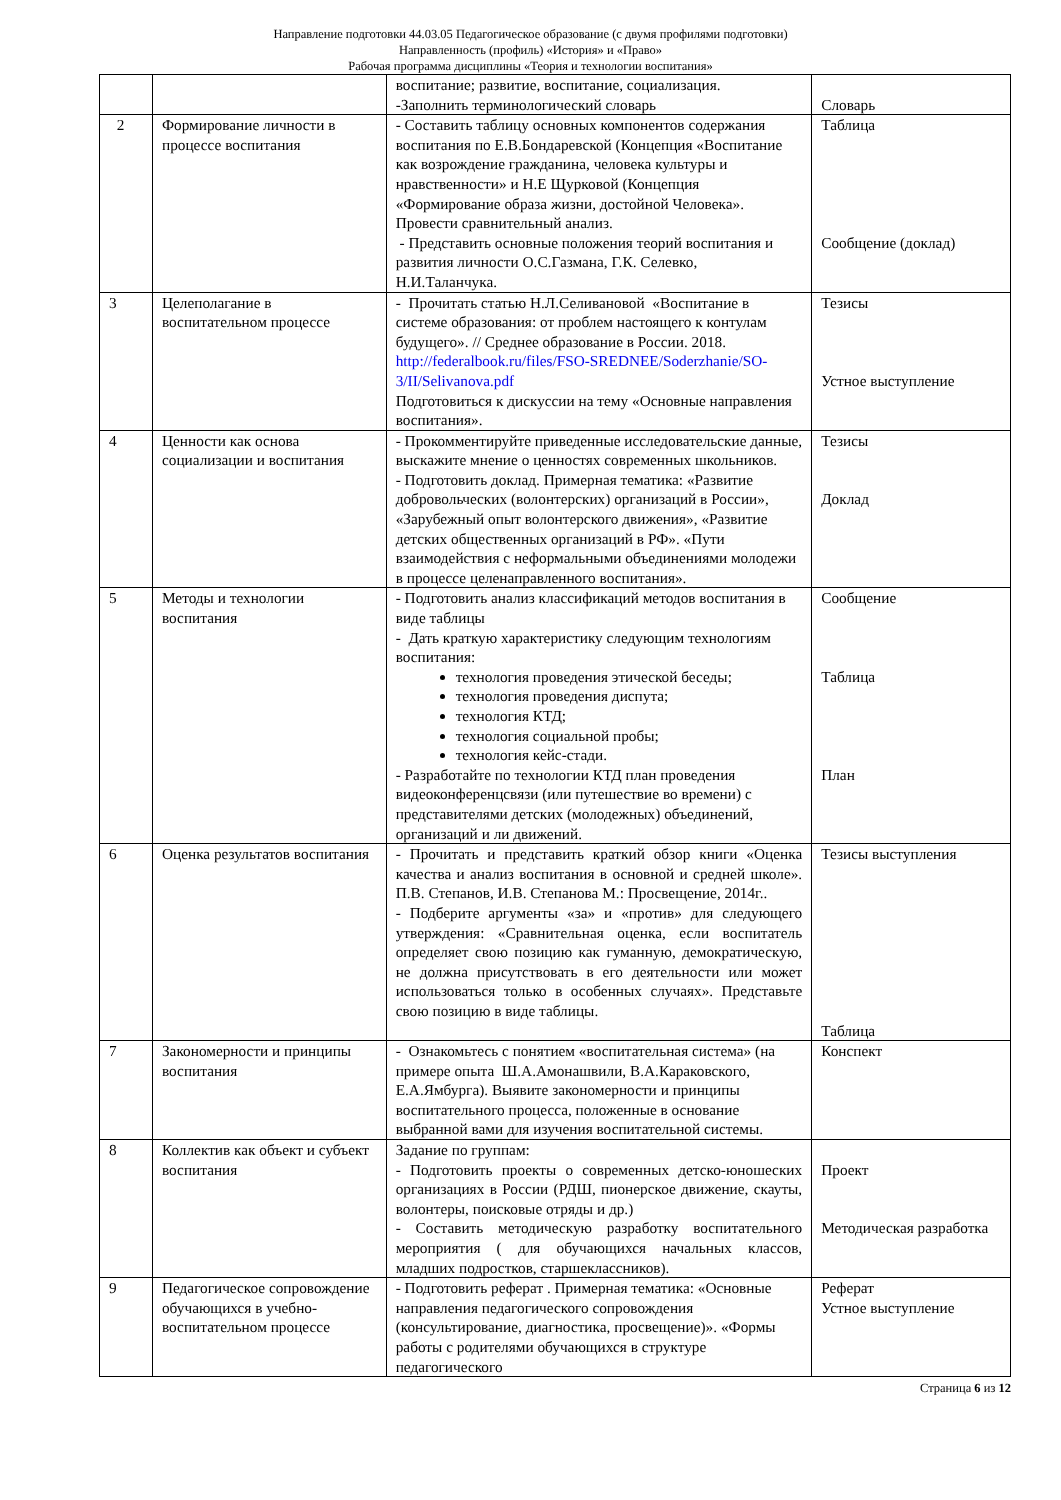Направление подготовки 44.03.05 Педагогическое образование (с двумя профилями подготовки)
Направленность (профиль) «История» и «Право»
Рабочая программа дисциплины «Теория и технологии воспитания»
| | | воспитание; развитие, воспитание, социализация. -Заполнить терминологический словарь | Словарь |
| 2 | Формирование личности в процессе воспитания | - Составить таблицу основных компонентов содержания воспитания по Е.В.Бондаревской (Концепция «Воспитание как возрождение гражданина, человека культуры и нравственности» и Н.Е Щурковой (Концепция «Формирование образа жизни, достойной Человека». Провести сравнительный анализ. - Представить основные положения теорий воспитания и развития личности О.С.Газмана, Г.К. Селевко, Н.И.Таланчука. | Таблица Сообщение (доклад) |
| 3 | Целеполагание в воспитательном процессе | - Прочитать статью Н.Л.Селивановой «Воспитание в системе образования: от проблем настоящего к контулам будущего». // Среднее образование в России. 2018. http://federalbook.ru/files/FSO-SREDNEE/Soderzhanie/SO-3/II/Selivanova.pdf Подготовиться к дискуссии на тему «Основные направления воспитания». | Тезисы Устное выступление |
| 4 | Ценности как основа социализации и воспитания | - Прокомментируйте приведенные исследовательские данные, выскажите мнение о ценностях современных школьников. - Подготовить доклад. Примерная тематика: «Развитие добровольческих (волонтерских) организаций в России», «Зарубежный опыт волонтерского движения», «Развитие детских общественных организаций в РФ». «Пути взаимодействия с неформальными объединениями молодежи в процессе целенаправленного воспитания». | Тезисы Доклад |
| 5 | Методы и технологии воспитания | - Подготовить анализ классификаций методов воспитания в виде таблицы - Дать краткую характеристику следующим технологиям воспитания: технология проведения этической беседы; технология проведения диспута; технология КТД; технология социальной пробы; технология кейс-стади. - Разработайте по технологии КТД план проведения видеоконференцсвязи (или путешествие во времени) с представителями детских (молодежных) объединений, организаций и ли движений. | Сообщение Таблица План |
| 6 | Оценка результатов воспитания | - Прочитать и представить краткий обзор книги «Оценка качества и анализ воспитания в основной и средней школе». П.В. Степанов, И.В. Степанова М.: Просвещение, 2014г.. - Подберите аргументы «за» и «против» для следующего утверждения: «Сравнительная оценка, если воспитатель определяет свою позицию как гуманную, демократическую, не должна присутствовать в его деятельности или может использоваться только в особенных случаях». Представьте свою позицию в виде таблицы. | Тезисы выступления Таблица |
| 7 | Закономерности и принципы воспитания | - Ознакомьтесь с понятием «воспитательная система» (на примере опыта Ш.А.Амонашвили, В.А.Караковского, Е.А.Ямбурга). Выявите закономерности и принципы воспитательного процесса, положенные в основание выбранной вами для изучения воспитательной системы. | Конспект |
| 8 | Коллектив как объект и субъект воспитания | Задание по группам: - Подготовить проекты о современных детско-юношеских организациях в России (РДШ, пионерское движение, скауты, волонтеры, поисковые отряды и др.) - Составить методическую разработку воспитательного мероприятия ( для обучающихся начальных классов, младших подростков, старшеклассников). | Проект Методическая разработка |
| 9 | Педагогическое сопровождение обучающихся в учебно-воспитательном процессе | - Подготовить реферат . Примерная тематика: «Основные направления педагогического сопровождения (консультирование, диагностика, просвещение)». «Формы работы с родителями обучающихся в структуре педагогического | Реферат Устное выступление |
Страница 6 из 12